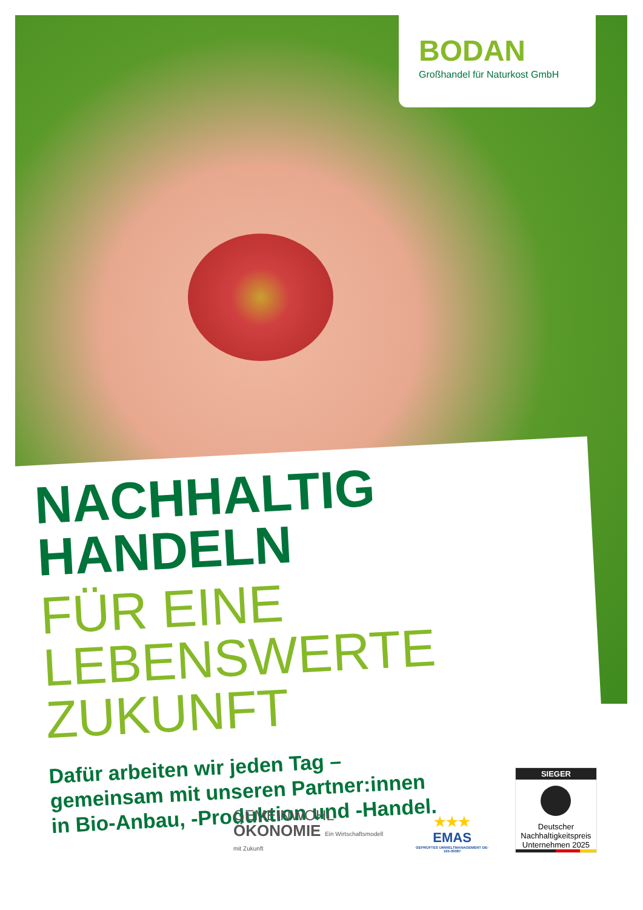BODAN
Großhandel für Naturkost GmbH
NACHHALTIG HANDELN
FÜR EINE LEBENSWERTE ZUKUNFT
Dafür arbeiten wir jeden Tag –
gemeinsam mit unseren Partner:innen
in Bio-Anbau, -Produktion und -Handel.
GEMEINWOHL
ÖKONOMIE Ein Wirtschaftsmodell mit Zukunft
★★★
EMAS
GEPRÜFTES UMWELTMANAGEMENT DE-165-00087
SIEGER
Deutscher Nachhaltigkeitspreis Unternehmen 2025